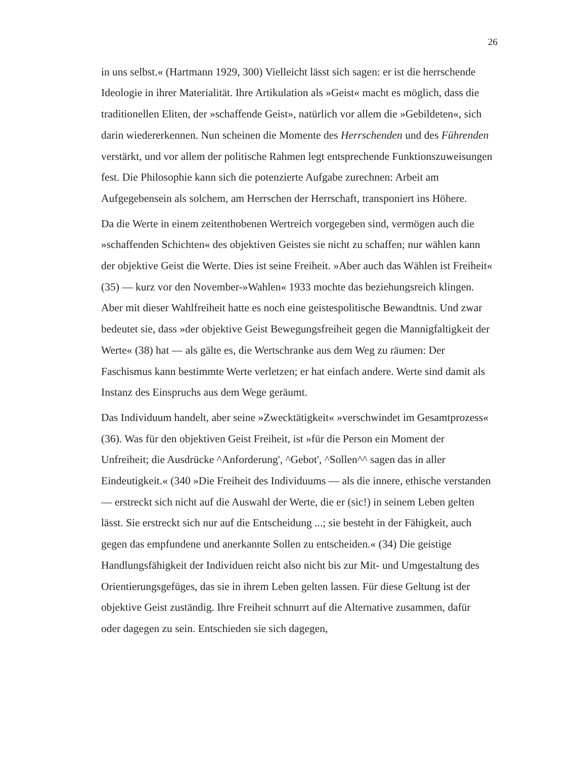26
in uns selbst.« (Hartmann 1929, 300) Vielleicht lässt sich sagen: er ist die herrschende Ideologie in ihrer Materialität. Ihre Artikulation als »Geist« macht es möglich, dass die traditionellen Eliten, der »schaffende Geist», natürlich vor allem die »Gebildeten«, sich darin wiedererkennen. Nun scheinen die Momente des Herrschenden und des Führenden verstärkt, und vor allem der politische Rahmen legt entsprechende Funktionszuweisungen fest. Die Philosophie kann sich die potenzierte Aufgabe zurechnen: Arbeit am Aufgegebensein als solchem, am Herrschen der Herrschaft, transponiert ins Höhere.
Da die Werte in einem zeitenthobenen Wertreich vorgegeben sind, vermögen auch die »schaffenden Schichten« des objektiven Geistes sie nicht zu schaffen; nur wählen kann der objektive Geist die Werte. Dies ist seine Freiheit. »Aber auch das Wählen ist Freiheit« (35) — kurz vor den November-»Wahlen« 1933 mochte das beziehungsreich klingen. Aber mit dieser Wahlfreiheit hatte es noch eine geistespolitische Bewandtnis. Und zwar bedeutet sie, dass »der objektive Geist Bewegungsfreiheit gegen die Mannigfaltigkeit der Werte« (38) hat — als gälte es, die Wertschranke aus dem Weg zu räumen: Der Faschismus kann bestimmte Werte verletzen; er hat einfach andere. Werte sind damit als Instanz des Einspruchs aus dem Wege geräumt.
Das Individuum handelt, aber seine »Zwecktätigkeit« »verschwindet im Gesamtprozess« (36). Was für den objektiven Geist Freiheit, ist »für die Person ein Moment der Unfreiheit; die Ausdrücke ^Anforderung', ^Gebot', ^Sollen^^ sagen das in aller Eindeutigkeit.« (340 »Die Freiheit des Individuums — als die innere, ethische verstanden — erstreckt sich nicht auf die Auswahl der Werte, die er (sic!) in seinem Leben gelten lässt. Sie erstreckt sich nur auf die Entscheidung ...; sie besteht in der Fähigkeit, auch gegen das empfundene und anerkannte Sollen zu entscheiden.« (34) Die geistige Handlungsfähigkeit der Individuen reicht also nicht bis zur Mit- und Umgestaltung des Orientierungsgefüges, das sie in ihrem Leben gelten lassen. Für diese Geltung ist der objektive Geist zuständig. Ihre Freiheit schnurrt auf die Alternative zusammen, dafür oder dagegen zu sein. Entschieden sie sich dagegen,